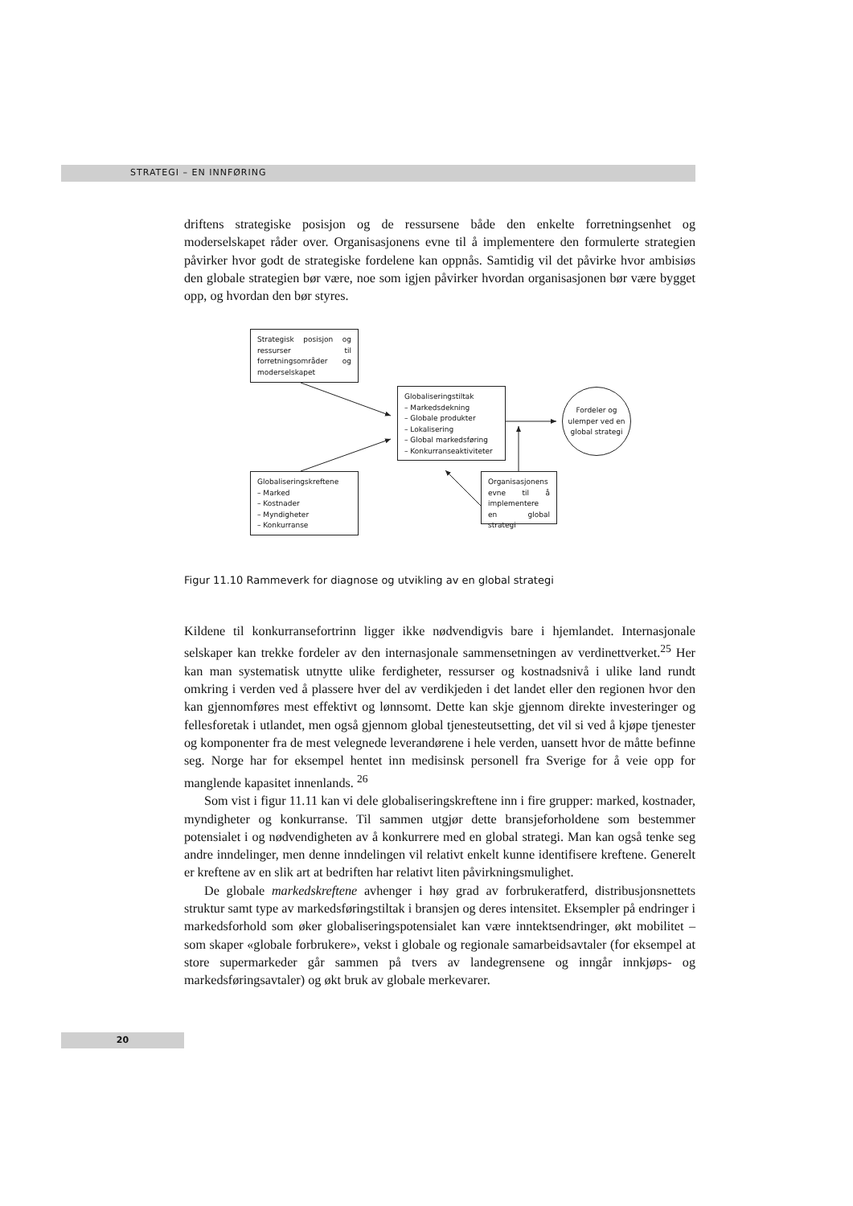STRATEGI – EN INNFØRING
driftens strategiske posisjon og de ressursene både den enkelte forretningsenhet og moderselskapet råder over. Organisasjonens evne til å implementere den formulerte strategien påvirker hvor godt de strategiske fordelene kan oppnås. Samtidig vil det påvirke hvor ambisiøs den globale strategien bør være, noe som igjen påvirker hvordan organisasjonen bør være bygget opp, og hvordan den bør styres.
Strategisk posisjon og ressurser til forretningsområder og moderselskapet
Globaliseringstiltak
– Markedsdekning
– Globale produkter
– Lokalisering
– Global markedsføring
– Konkurranseaktiviteter
Fordeler og ulemper ved en global strategi
Globaliseringskreftene
– Marked
– Kostnader
– Myndigheter
– Konkurranse
Organisasjonens evne til å implementere en global strategi
Figur 11.10 Rammeverk for diagnose og utvikling av en global strategi
Kildene til konkurransefortrinn ligger ikke nødvendigvis bare i hjemlandet. Internasjonale selskaper kan trekke fordeler av den internasjonale sammensetningen av verdinettverket.<sup>25</sup> Her kan man systematisk utnytte ulike ferdigheter, ressurser og kostnadsnivå i ulike land rundt omkring i verden ved å plassere hver del av verdikjeden i det landet eller den regionen hvor den kan gjennomføres mest effektivt og lønnsomt. Dette kan skje gjennom direkte investeringer og fellesforetak i utlandet, men også gjennom global tjenesteutsetting, det vil si ved å kjøpe tjenester og komponenter fra de mest velegnede leverandørene i hele verden, uansett hvor de måtte befinne seg. Norge har for eksempel hentet inn medisinsk personell fra Sverige for å veie opp for manglende kapasitet innenlands. <sup>26</sup>
Som vist i figur 11.11 kan vi dele globaliseringskreftene inn i fire grupper: marked, kostnader, myndigheter og konkurranse. Til sammen utgjør dette bransjeforholdene som bestemmer potensialet i og nødvendigheten av å konkurrere med en global strategi. Man kan også tenke seg andre inndelinger, men denne inndelingen vil relativt enkelt kunne identifisere kreftene. Generelt er kreftene av en slik art at bedriften har relativt liten påvirkningsmulighet.
De globale markedskreftene avhenger i høy grad av forbrukeratferd, distribusjonsnettets struktur samt type av markedsføringstiltak i bransjen og deres intensitet. Eksempler på endringer i markedsforhold som øker globaliseringspotensialet kan være inntektsendringer, økt mobilitet – som skaper «globale forbrukere», vekst i globale og regionale samarbeidsavtaler (for eksempel at store supermarkeder går sammen på tvers av landegrensene og inngår innkjøps- og markedsføringsavtaler) og økt bruk av globale merkevarer.
20